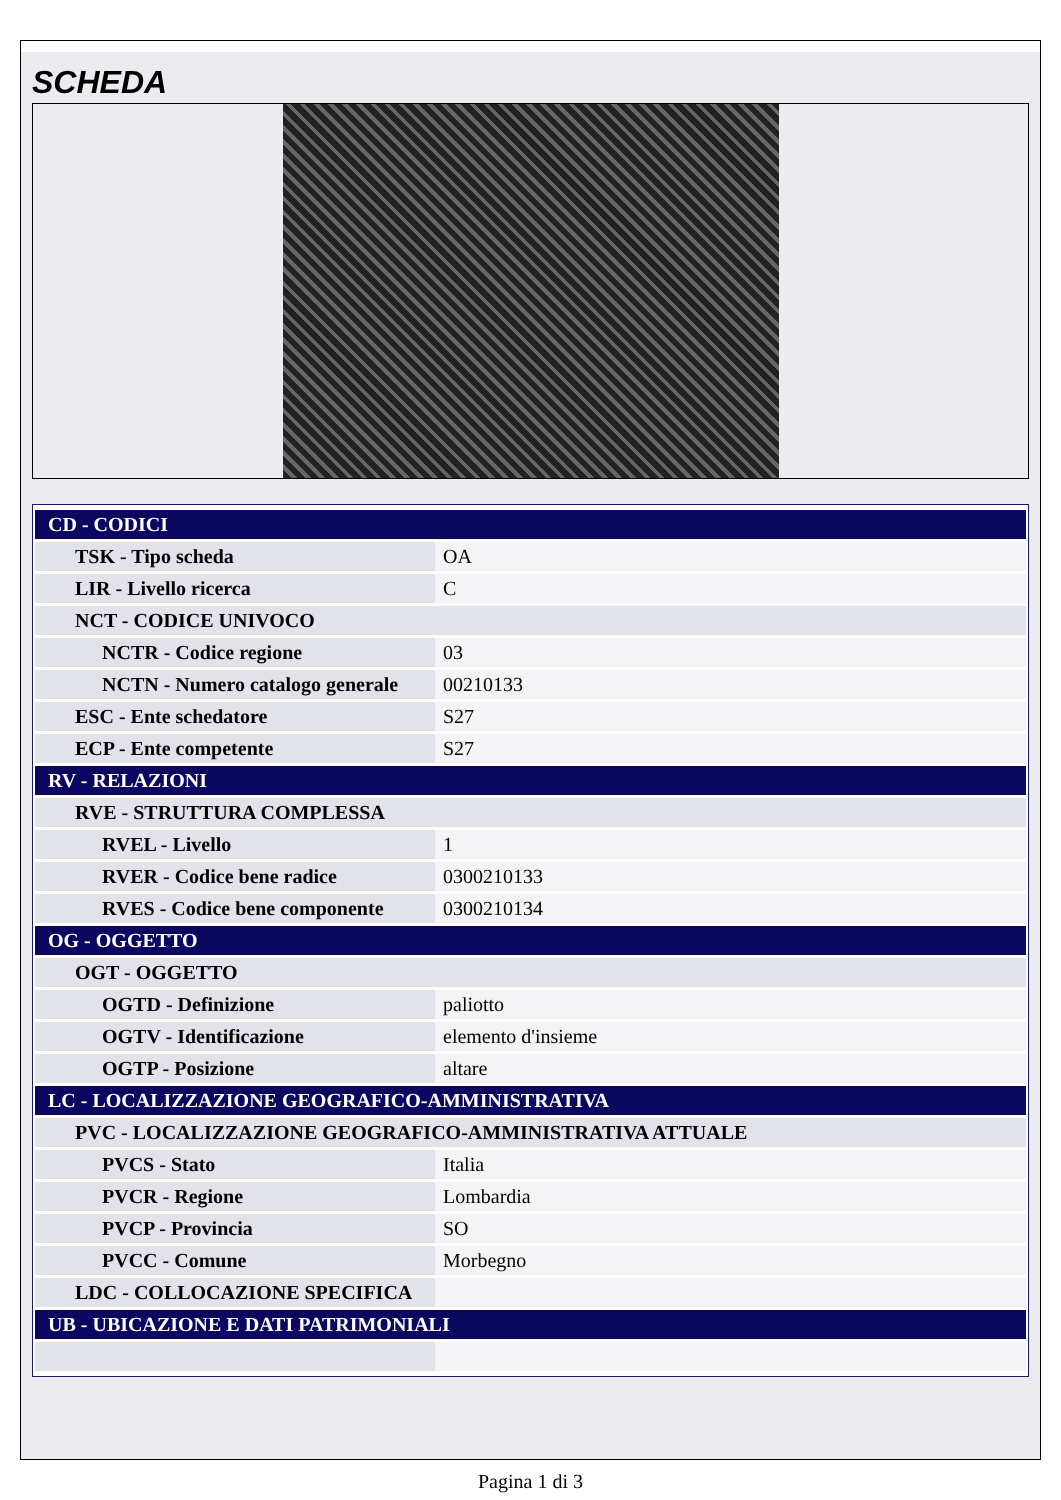SCHEDA
| CD - CODICI | |
| TSK - Tipo scheda | OA |
| LIR - Livello ricerca | C |
| NCT - CODICE UNIVOCO | |
| NCTR - Codice regione | 03 |
| NCTN - Numero catalogo generale | 00210133 |
| ESC - Ente schedatore | S27 |
| ECP - Ente competente | S27 |
| RV - RELAZIONI | |
| RVE - STRUTTURA COMPLESSA | |
| RVEL - Livello | 1 |
| RVER - Codice bene radice | 0300210133 |
| RVES - Codice bene componente | 0300210134 |
| OG - OGGETTO | |
| OGT - OGGETTO | |
| OGTD - Definizione | paliotto |
| OGTV - Identificazione | elemento d'insieme |
| OGTP - Posizione | altare |
| LC - LOCALIZZAZIONE GEOGRAFICO-AMMINISTRATIVA | |
| PVC - LOCALIZZAZIONE GEOGRAFICO-AMMINISTRATIVA ATTUALE | |
| PVCS - Stato | Italia |
| PVCR - Regione | Lombardia |
| PVCP - Provincia | SO |
| PVCC - Comune | Morbegno |
| LDC - COLLOCAZIONE SPECIFICA | |
| UB - UBICAZIONE E DATI PATRIMONIALI | |
Pagina 1 di 3